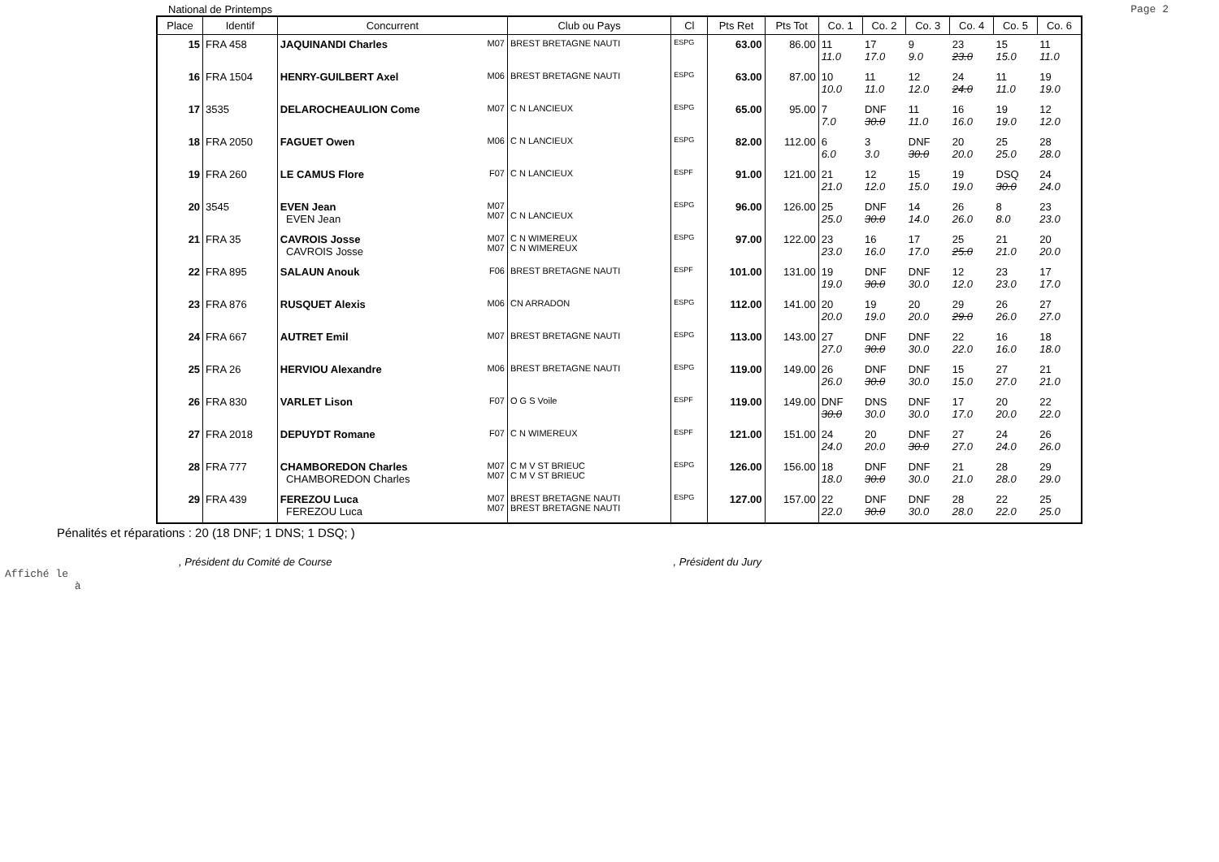National de Printemps Page 2
| Place | Identif | Concurrent | Club ou Pays | Cl | Pts Ret | Pts Tot | Co. 1 | Co. 2 | Co. 3 | Co. 4 | Co. 5 | Co. 6 |
| --- | --- | --- | --- | --- | --- | --- | --- | --- | --- | --- | --- | --- |
| 15 | FRA 458 | JAQUINANDI Charles M07 | BREST BRETAGNE NAUTI | ESPG | 63.00 | 86.00 | 11 11.0 | 17 17.0 | 9 9.0 | 23 23.0 | 15 15.0 | 11 11.0 |
| 16 | FRA 1504 | HENRY-GUILBERT Axel M06 | BREST BRETAGNE NAUTI | ESPG | 63.00 | 87.00 | 10 10.0 | 11 11.0 | 12 12.0 | 24 24.0 | 11 11.0 | 19 19.0 |
| 17 | 3535 | DELAROCHEAULION Come M07 | C N LANCIEUX | ESPG | 65.00 | 95.00 | 7 7.0 | DNF 30.0 | 11 11.0 | 16 16.0 | 19 19.0 | 12 12.0 |
| 18 | FRA 2050 | FAGUET Owen M06 | C N LANCIEUX | ESPG | 82.00 | 112.00 | 6 6.0 | 3 3.0 | DNF 30.0 | 20 20.0 | 25 25.0 | 28 28.0 |
| 19 | FRA 260 | LE CAMUS Flore F07 | C N LANCIEUX | ESPF | 91.00 | 121.00 | 21 21.0 | 12 12.0 | 15 15.0 | 19 19.0 | DSQ 30.0 | 24 24.0 |
| 20 | 3545 | EVEN Jean M07 M07 EVEN Jean | C N LANCIEUX | ESPG | 96.00 | 126.00 | 25 25.0 | DNF 30.0 | 14 14.0 | 26 26.0 | 8 8.0 | 23 23.0 |
| 21 | FRA 35 | CAVROIS Josse M07 M07 CAVROIS Josse | C N WIMEREUX C N WIMEREUX | ESPG | 97.00 | 122.00 | 23 23.0 | 16 16.0 | 17 17.0 | 25 25.0 | 21 21.0 | 20 20.0 |
| 22 | FRA 895 | SALAUN Anouk F06 | BREST BRETAGNE NAUTI | ESPF | 101.00 | 131.00 | 19 19.0 | DNF 30.0 | DNF 30.0 | 12 12.0 | 23 23.0 | 17 17.0 |
| 23 | FRA 876 | RUSQUET Alexis M06 | CN ARRADON | ESPG | 112.00 | 141.00 | 20 20.0 | 19 19.0 | 20 20.0 | 29 29.0 | 26 26.0 | 27 27.0 |
| 24 | FRA 667 | AUTRET Emil M07 | BREST BRETAGNE NAUTI | ESPG | 113.00 | 143.00 | 27 27.0 | DNF 30.0 | DNF 30.0 | 22 22.0 | 16 16.0 | 18 18.0 |
| 25 | FRA 26 | HERVIOU Alexandre M06 | BREST BRETAGNE NAUTI | ESPG | 119.00 | 149.00 | 26 26.0 | DNF 30.0 | DNF 30.0 | 15 15.0 | 27 27.0 | 21 21.0 |
| 26 | FRA 830 | VARLET Lison F07 | O G S Voile | ESPF | 119.00 | 149.00 | DNF 30.0 | DNS 30.0 | DNF 30.0 | 17 17.0 | 20 20.0 | 22 22.0 |
| 27 | FRA 2018 | DEPUYDT Romane F07 | C N WIMEREUX | ESPF | 121.00 | 151.00 | 24 24.0 | 20 20.0 | DNF 30.0 | 27 27.0 | 24 24.0 | 26 26.0 |
| 28 | FRA 777 | CHAMBOREDON Charles M07 M07 CHAMBOREDON Charles | C M V ST BRIEUC C M V ST BRIEUC | ESPG | 126.00 | 156.00 | 18 18.0 | DNF 30.0 | DNF 30.0 | 21 21.0 | 28 28.0 | 29 29.0 |
| 29 | FRA 439 | FEREZOU Luca M07 M07 FEREZOU Luca | BREST BRETAGNE NAUTI BREST BRETAGNE NAUTI | ESPG | 127.00 | 157.00 | 22 22.0 | DNF 30.0 | DNF 30.0 | 28 28.0 | 22 22.0 | 25 25.0 |
Pénalités et réparations : 20 (18 DNF; 1 DNS; 1 DSQ; )
, Président du Comité de Course, Président du Jury
Affiché le
à